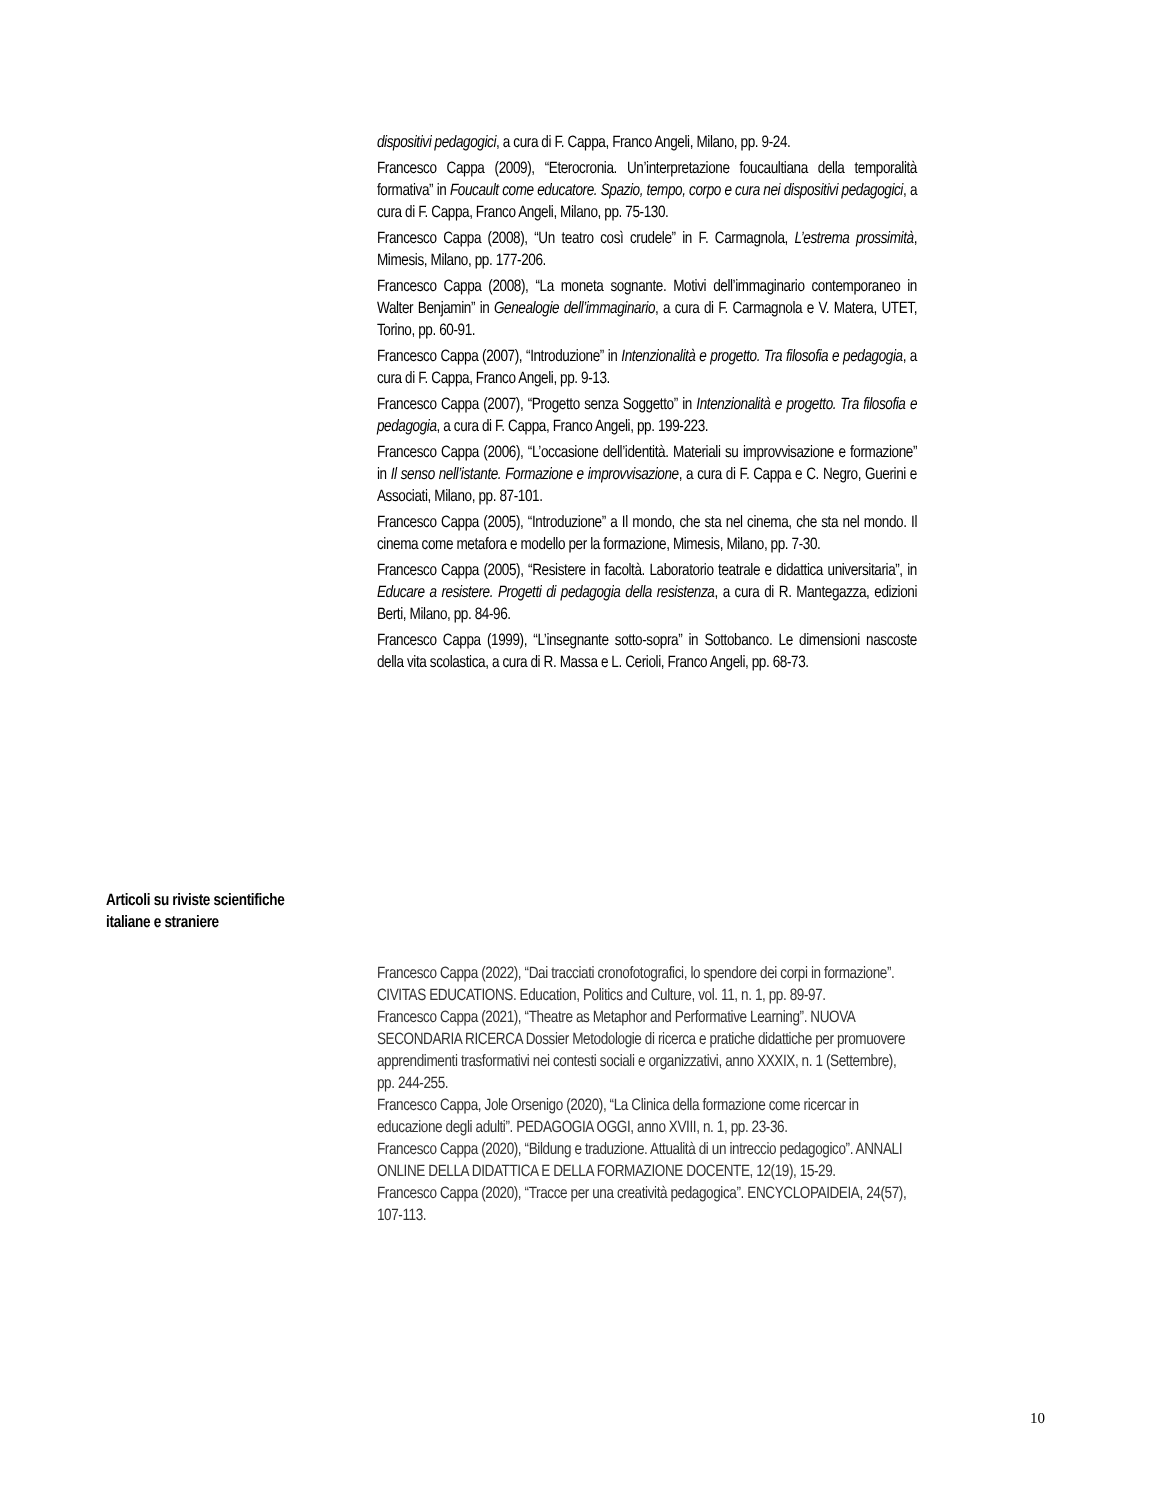dispositivi pedagogici, a cura di F. Cappa, Franco Angeli, Milano, pp. 9-24.
Francesco Cappa (2009), “Eterocronia. Un’interpretazione foucaultiana della temporalità formativa” in Foucault come educatore. Spazio, tempo, corpo e cura nei dispositivi pedagogici, a cura di F. Cappa, Franco Angeli, Milano, pp. 75-130.
Francesco Cappa (2008), “Un teatro così crudele” in F. Carmagnola, L’estrema prossimità, Mimesis, Milano, pp. 177-206.
Francesco Cappa (2008), “La moneta sognante. Motivi dell’immaginario contemporaneo in Walter Benjamin” in Genealogie dell’immaginario, a cura di F. Carmagnola e V. Matera, UTET, Torino, pp. 60-91.
Francesco Cappa (2007), “Introduzione” in Intenzionalità e progetto. Tra filosofia e pedagogia, a cura di F. Cappa, Franco Angeli, pp. 9-13.
Francesco Cappa (2007), “Progetto senza Soggetto” in Intenzionalità e progetto. Tra filosofia e pedagogia, a cura di F. Cappa, Franco Angeli, pp. 199-223.
Francesco Cappa (2006), “L’occasione dell’identità. Materiali su improvvisazione e formazione” in Il senso nell’istante. Formazione e improvvisazione, a cura di F. Cappa e C. Negro, Guerini e Associati, Milano, pp. 87-101.
Francesco Cappa (2005), “Introduzione” a Il mondo, che sta nel cinema, che sta nel mondo. Il cinema come metafora e modello per la formazione, Mimesis, Milano, pp. 7-30.
Francesco Cappa (2005), “Resistere in facoltà. Laboratorio teatrale e didattica universitaria”, in Educare a resistere. Progetti di pedagogia della resistenza, a cura di R. Mantegazza, edizioni Berti, Milano, pp. 84-96.
Francesco Cappa (1999), “L’insegnante sotto-sopra” in Sottobanco. Le dimensioni nascoste della vita scolastica, a cura di R. Massa e L. Cerioli, Franco Angeli, pp. 68-73.
Articoli su riviste scientifiche
italiane e straniere
Francesco Cappa (2022), “Dai tracciati cronofotografici, lo spendore dei corpi in formazione”. CIVITAS EDUCATIONS. Education, Politics and Culture, vol. 11, n. 1, pp. 89-97.
Francesco Cappa (2021), “Theatre as Metaphor and Performative Learning”. NUOVA SECONDARIA RICERCA Dossier Metodologie di ricerca e pratiche didattiche per promuovere apprendimenti trasformativi nei contesti sociali e organizzativi, anno XXXIX, n. 1 (Settembre), pp. 244-255.
Francesco Cappa, Jole Orsenigo (2020), “La Clinica della formazione come ricercar in educazione degli adulti”. PEDAGOGIA OGGI, anno XVIII, n. 1, pp. 23-36.
Francesco Cappa (2020), “Bildung e traduzione. Attualità di un intreccio pedagogico”. ANNALI ONLINE DELLA DIDATTICA E DELLA FORMAZIONE DOCENTE, 12(19), 15-29.
Francesco Cappa (2020), “Tracce per una creatività pedagogica”. ENCYCLOPAIDEIA, 24(57), 107-113.
10